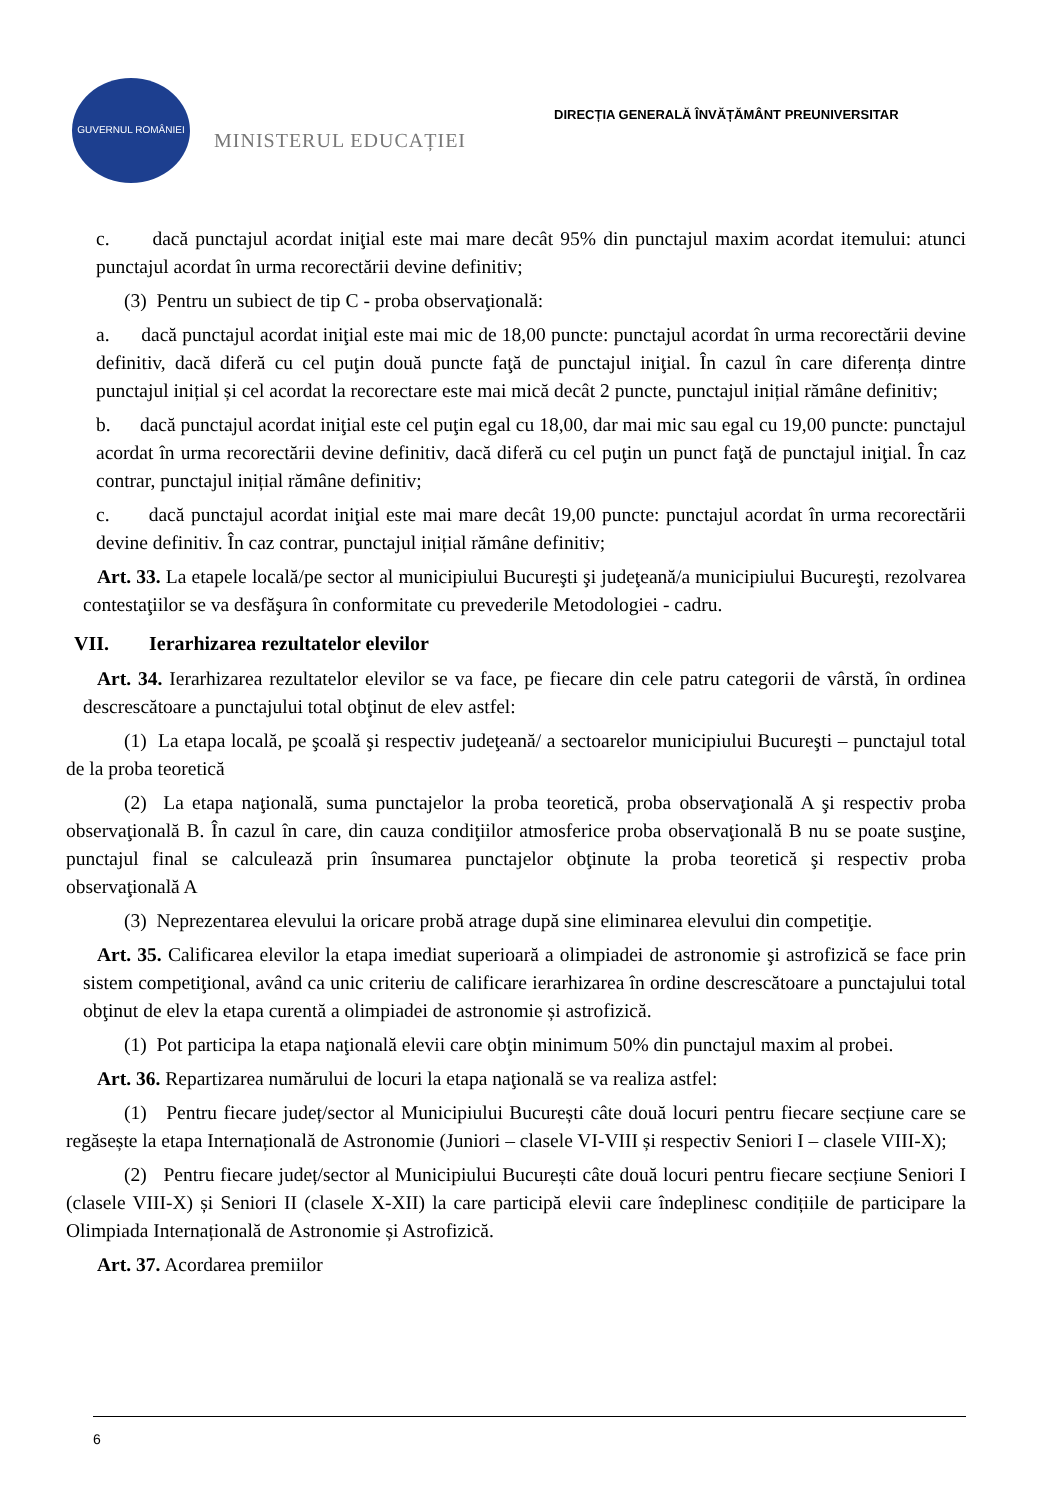GUVERNUL ROMÂNIEI
MINISTERUL EDUCAȚIEI
DIRECȚIA GENERALĂ ÎNVĂȚĂMÂNT PREUNIVERSITAR
c. dacă punctajul acordat iniţial este mai mare decât 95% din punctajul maxim acordat itemului: atunci punctajul acordat în urma recorectării devine definitiv;
(3) Pentru un subiect de tip C - proba observaţională:
a. dacă punctajul acordat iniţial este mai mic de 18,00 puncte: punctajul acordat în urma recorectării devine definitiv, dacă diferă cu cel puţin două puncte faţă de punctajul iniţial. În cazul în care diferența dintre punctajul inițial și cel acordat la recorectare este mai mică decât 2 puncte, punctajul inițial rămâne definitiv;
b. dacă punctajul acordat iniţial este cel puţin egal cu 18,00, dar mai mic sau egal cu 19,00 puncte: punctajul acordat în urma recorectării devine definitiv, dacă diferă cu cel puţin un punct faţă de punctajul iniţial. În caz contrar, punctajul inițial rămâne definitiv;
c. dacă punctajul acordat iniţial este mai mare decât 19,00 puncte: punctajul acordat în urma recorectării devine definitiv. În caz contrar, punctajul inițial rămâne definitiv;
Art. 33. La etapele locală/pe sector al municipiului Bucureşti şi judeţeană/a municipiului Bucureşti, rezolvarea contestaţiilor se va desfăşura în conformitate cu prevederile Metodologiei - cadru.
VII. Ierarhizarea rezultatelor elevilor
Art. 34. Ierarhizarea rezultatelor elevilor se va face, pe fiecare din cele patru categorii de vârstă, în ordinea descrescătoare a punctajului total obţinut de elev astfel:
(1) La etapa locală, pe şcoală şi respectiv judeţeană/ a sectoarelor municipiului Bucureşti – punctajul total de la proba teoretică
(2) La etapa naţională, suma punctajelor la proba teoretică, proba observaţională A şi respectiv proba observaţională B. În cazul în care, din cauza condiţiilor atmosferice proba observaţională B nu se poate susţine, punctajul final se calculează prin însumarea punctajelor obţinute la proba teoretică şi respectiv proba observaţională A
(3) Neprezentarea elevului la oricare probă atrage după sine eliminarea elevului din competiţie.
Art. 35. Calificarea elevilor la etapa imediat superioară a olimpiadei de astronomie şi astrofizică se face prin sistem competiţional, având ca unic criteriu de calificare ierarhizarea în ordine descrescătoare a punctajului total obţinut de elev la etapa curentă a olimpiadei de astronomie și astrofizică.
(1) Pot participa la etapa naţională elevii care obţin minimum 50% din punctajul maxim al probei.
Art. 36. Repartizarea numărului de locuri la etapa naţională se va realiza astfel:
(1) Pentru fiecare județ/sector al Municipiului București câte două locuri pentru fiecare secțiune care se regăsește la etapa Internațională de Astronomie (Juniori – clasele VI-VIII și respectiv Seniori I – clasele VIII-X);
(2) Pentru fiecare județ/sector al Municipiului București câte două locuri pentru fiecare secțiune Seniori I (clasele VIII-X) și Seniori II (clasele X-XII) la care participă elevii care îndeplinesc condițiile de participare la Olimpiada Internațională de Astronomie și Astrofizică.
Art. 37. Acordarea premiilor
6